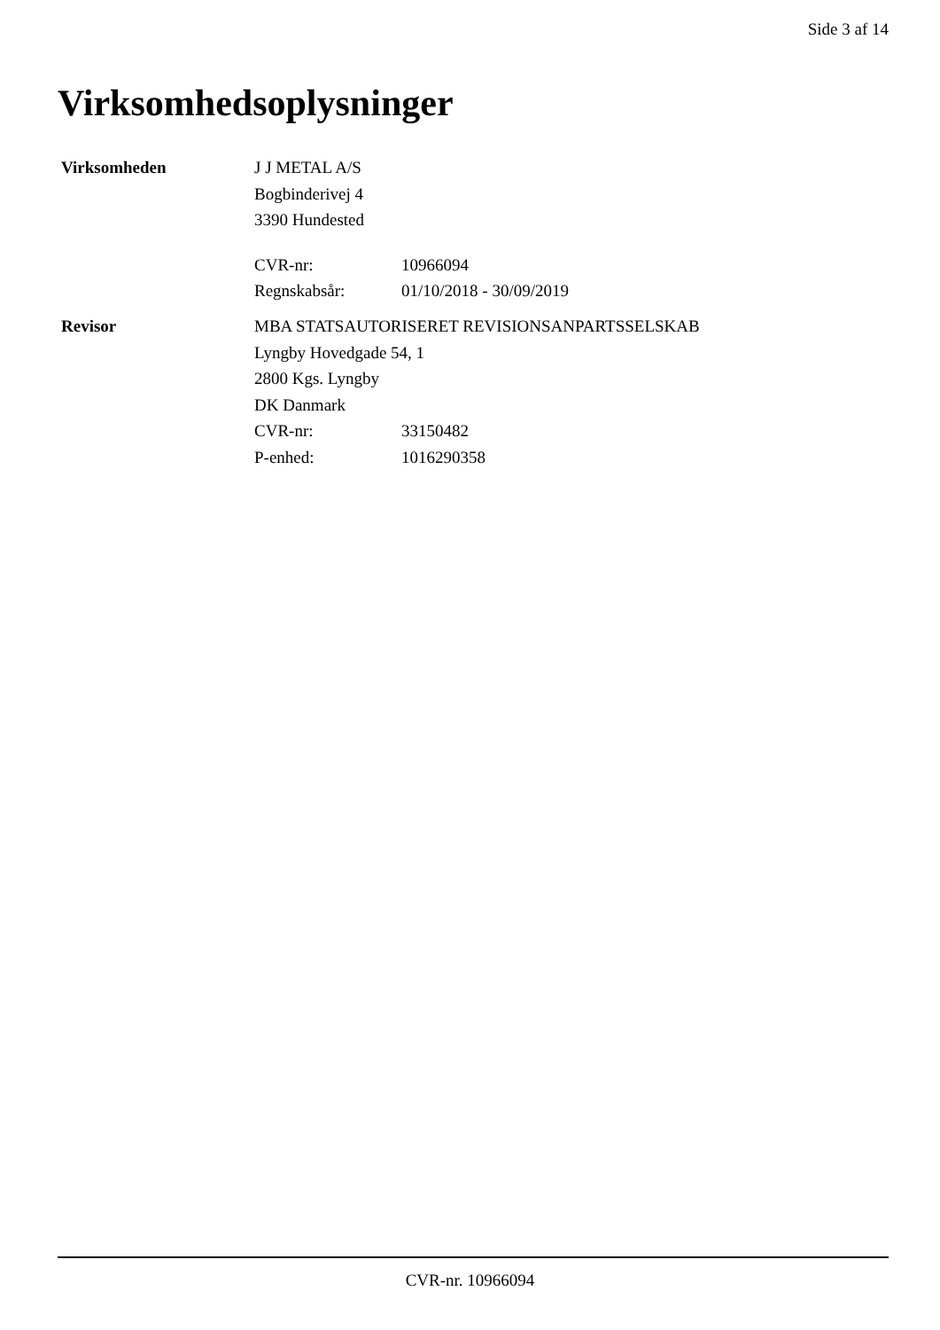Side 3 af 14
Virksomhedsoplysninger
Virksomheden
J J METAL A/S
Bogbinderivej 4
3390 Hundested
CVR-nr: 10966094
Regnskabsår: 01/10/2018 - 30/09/2019
Revisor
MBA STATSAUTORISERET REVISIONSANPARTSSELSKAB
Lyngby Hovedgade 54, 1
2800 Kgs. Lyngby
DK Danmark
CVR-nr: 33150482
P-enhed: 1016290358
CVR-nr. 10966094